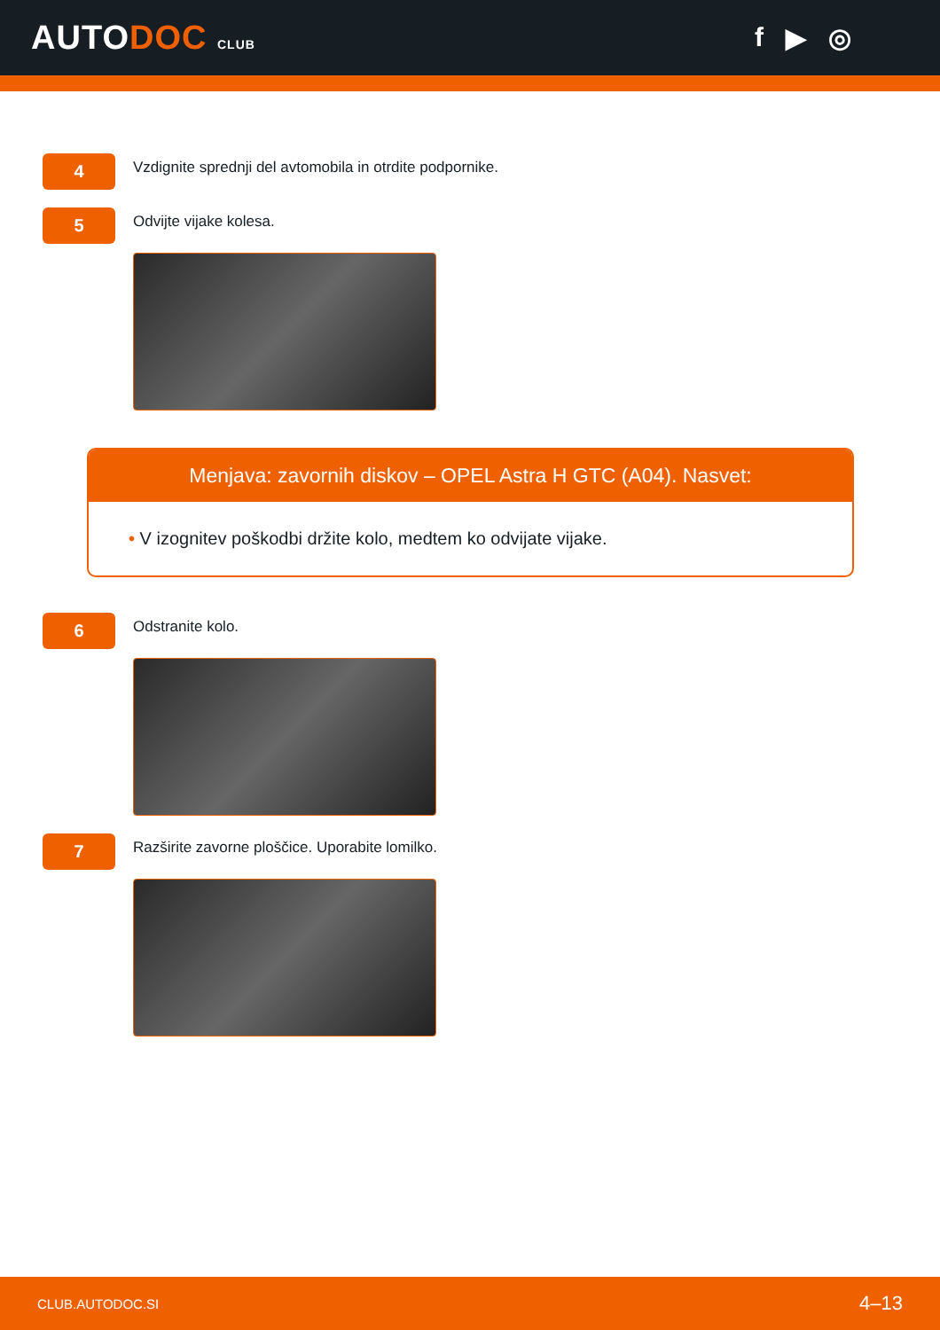AUTODOC CLUB
f ▶ ◎
4
Vzdignite sprednji del avtomobila in otrdite podpornike.
5
Odvijte vijake kolesa.
Menjava: zavornih diskov – OPEL Astra H GTC (A04). Nasvet:
• V izognitev poškodbi držite kolo, medtem ko odvijate vijake.
6
Odstranite kolo.
7
Razširite zavorne ploščice. Uporabite lomilko.
CLUB.AUTODOC.SI 4–13